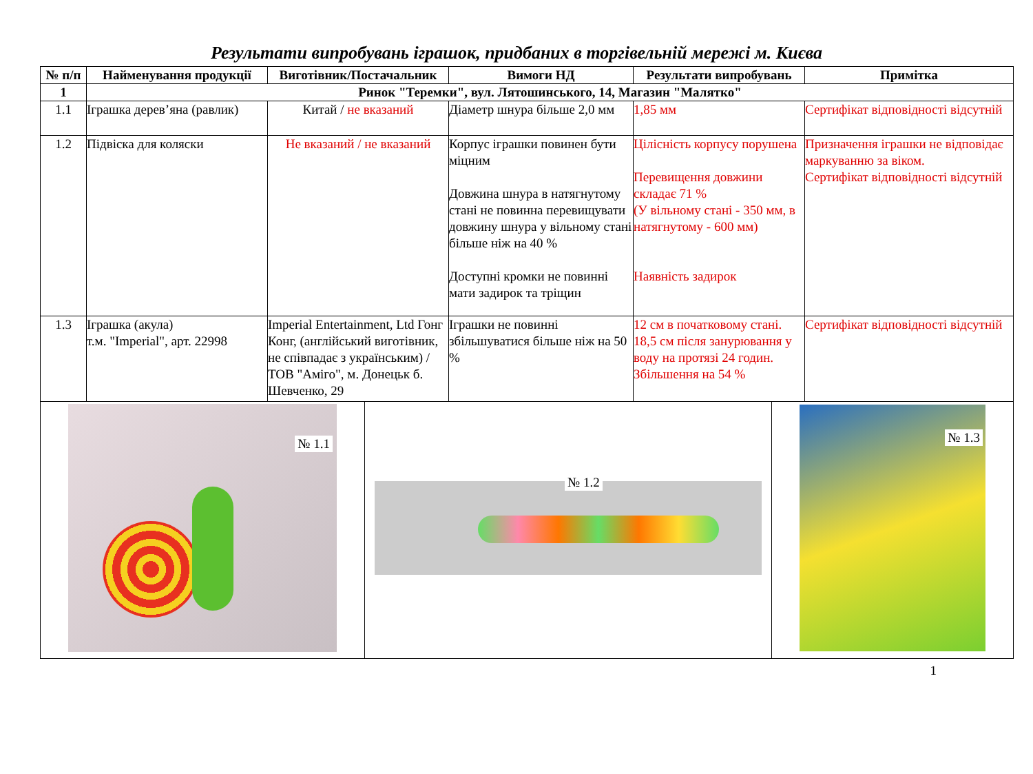Результати випробувань іграшок, придбаних в торгівельній мережі м. Києва
| № п/п | Найменування продукції | Виготівник/Постачальник | Вимоги НД | Результати випробувань | Примітка |
| --- | --- | --- | --- | --- | --- |
| 1 | Ринок "Теремки", вул. Лятошинського, 14, Магазин "Малятко" | | | | |
| 1.1 | Іграшка дерев’яна (равлик) | Китай / не вказаний | Діаметр шнура більше 2,0 мм | 1,85 мм | Сертифікат відповідності відсутній |
| 1.2 | Підвіска для коляски | Не вказаний / не вказаний | Корпус іграшки повинен бути міцним Довжина шнура в натягнутому стані не повинна перевищувати довжину шнура у вільному стані більше ніж на 40 % Доступні кромки не повинні мати задирок та тріщин | Цілісність корпусу порушена Перевищення довжини складає 71 % (У вільному стані - 350 мм, в натягнутому - 600 мм) Наявність задирок | Призначення іграшки не відповідає маркуванню за віком. Сертифікат відповідності відсутній |
| 1.3 | Іграшка (акула) т.м. "Imperial", арт. 22998 | Imperial Entertainment, Ltd Гонг Конг, (англійський виготівник, не співпадає з українським) / ТОВ "Аміго", м. Донецьк б. Шевченко, 29 | Іграшки не повинні збільшуватися більше ніж на 50 % | 12 см в початковому стані. 18,5 см після занурювання у воду на протязі 24 годин. Збільшення на 54 % | Сертифікат відповідності відсутній |
| № 1.1 | № 1.2 | № 1.3 |
1